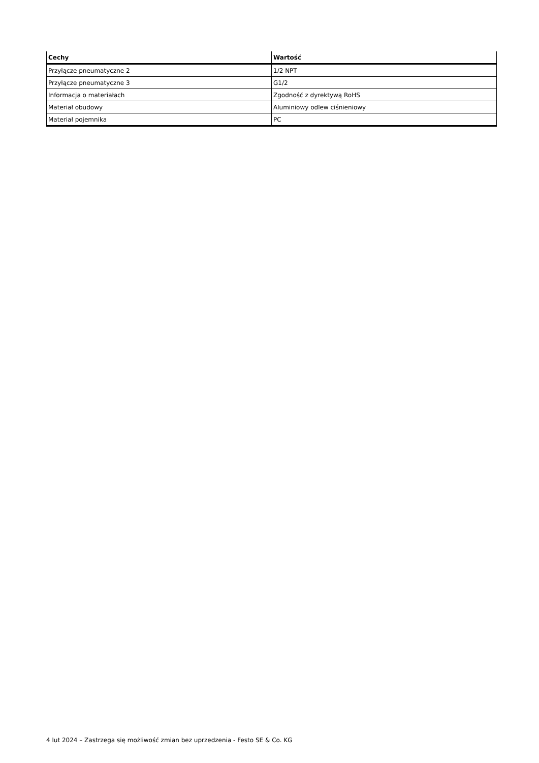| Cechy | Wartość |
| --- | --- |
| Przyłącze pneumatyczne 2 | 1/2 NPT |
| Przyłącze pneumatyczne 3 | G1/2 |
| Informacja o materiałach | Zgodność z dyrektywą RoHS |
| Materiał obudowy | Aluminiowy odlew ciśnieniowy |
| Materiał pojemnika | PC |
4 lut 2024 – Zastrzega się możliwość zmian bez uprzedzenia - Festo SE & Co. KG